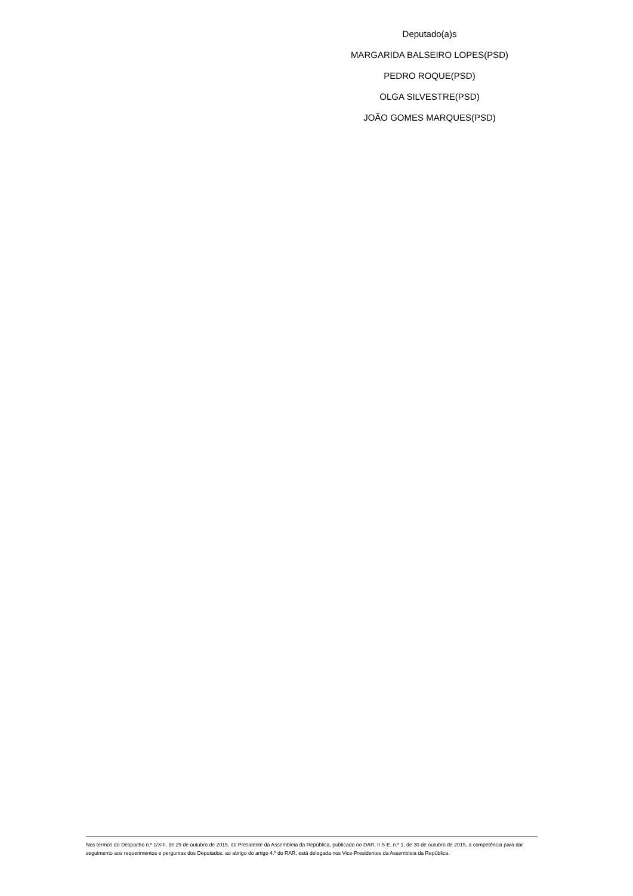Deputado(a)s
MARGARIDA BALSEIRO LOPES(PSD)
PEDRO ROQUE(PSD)
OLGA SILVESTRE(PSD)
JOÃO GOMES MARQUES(PSD)
Nos termos do Despacho n.º 1/XIII, de 29 de outubro de 2015, do Presidente da Assembleia da República, publicado no DAR, II S-E, n.º 1, de 30 de outubro de 2015, a competência para dar seguimento aos requerimentos e perguntas dos Deputados, ao abrigo do artigo 4.º do RAR, está delegada nos Vice-Presidentes da Assembleia da República.